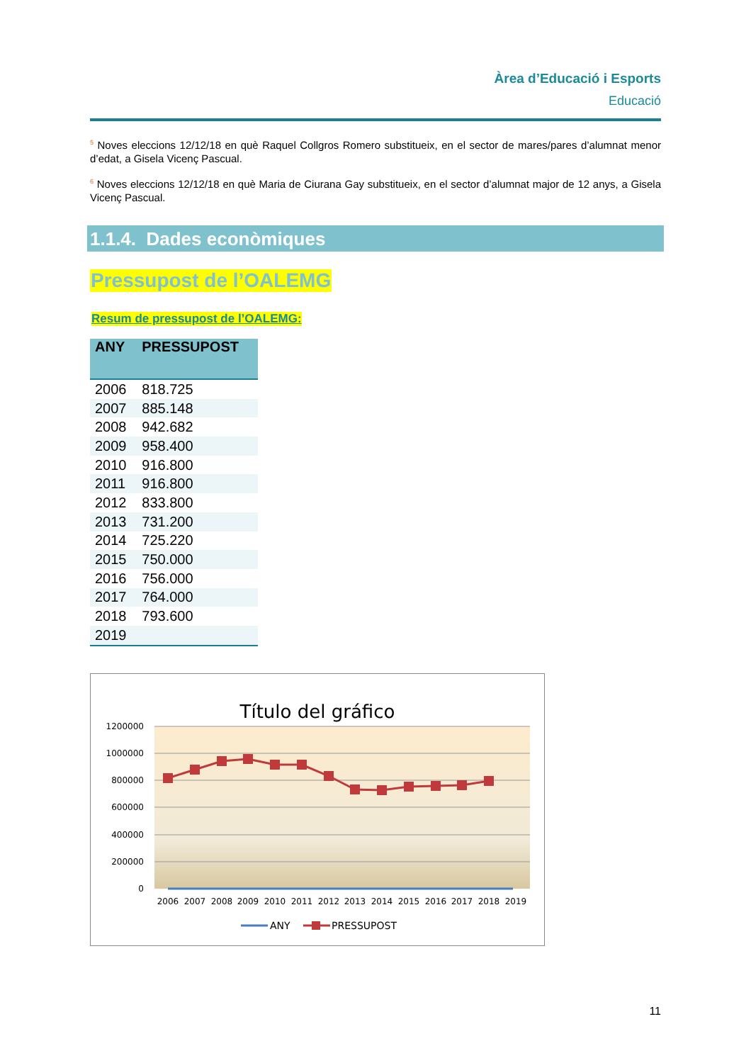Àrea d’Educació i Esports
Educació
<sup>5</sup> Noves eleccions 12/12/18 en què Raquel Collgros Romero substitueix, en el sector de mares/pares d’alumnat menor d’edat, a Gisela Vicenç Pascual.
<sup>6</sup> Noves eleccions 12/12/18 en què Maria de Ciurana Gay substitueix, en el sector d’alumnat major de 12 anys, a Gisela Vicenç Pascual.
1.1.4. Dades econòmiques
Pressupost de l’OALEMG
Resum de pressupost de l’OALEMG:
| ANY | PRESSUPOST |
| --- | --- |
| 2006 | 818.725 |
| 2007 | 885.148 |
| 2008 | 942.682 |
| 2009 | 958.400 |
| 2010 | 916.800 |
| 2011 | 916.800 |
| 2012 | 833.800 |
| 2013 | 731.200 |
| 2014 | 725.220 |
| 2015 | 750.000 |
| 2016 | 756.000 |
| 2017 | 764.000 |
| 2018 | 793.600 |
| 2019 | |
Título del gráfico
1200000
1000000
800000
600000
400000
200000
0
2006
2007
2008
2009
2010
2011
2012
2013
2014
2015
2016
2017
2018
2019
ANY
PRESSUPOST
11